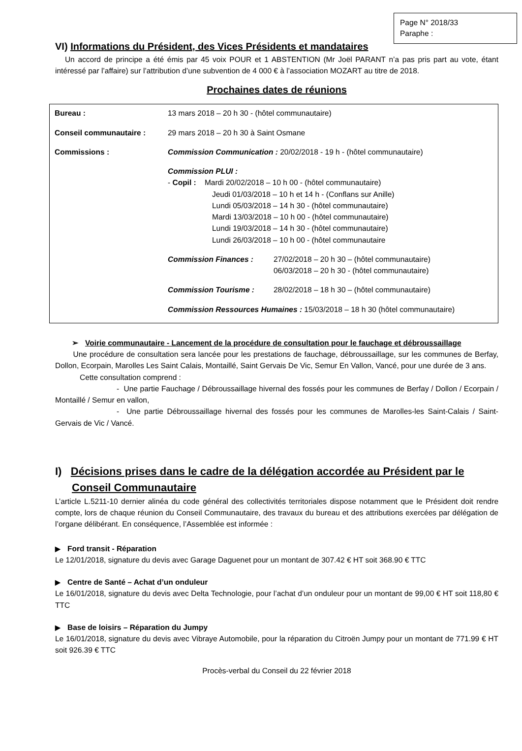Page N° 2018/33
Paraphe :
VI) Informations du Président, des Vices Présidents et mandataires
Un accord de principe a été émis par 45 voix POUR et 1 ABSTENTION (Mr Joël PARANT n’a pas pris part au vote, étant intéressé par l’affaire) sur l’attribution d’une subvention de 4 000 € à l’association MOZART au titre de 2018.
Prochaines dates de réunions
Bureau : 13 mars 2018 – 20 h 30 - (hôtel communautaire)
Conseil communautaire : 29 mars 2018 – 20 h 30 à Saint Osmane
Commissions : Commission Communication : 20/02/2018 - 19 h - (hôtel communautaire)
Commission PLUI :
- Copil : Mardi 20/02/2018 – 10 h 00 - (hôtel communautaire)
Jeudi 01/03/2018 – 10 h et 14 h - (Conflans sur Anille)
Lundi 05/03/2018 – 14 h 30 - (hôtel communautaire)
Mardi 13/03/2018 – 10 h 00 - (hôtel communautaire)
Lundi 19/03/2018 – 14 h 30 - (hôtel communautaire)
Lundi 26/03/2018 – 10 h 00 - (hôtel communautaire
Commission Finances : 27/02/2018 – 20 h 30 – (hôtel communautaire)
06/03/2018 – 20 h 30 - (hôtel communautaire)
Commission Tourisme : 28/02/2018 – 18 h 30 – (hôtel communautaire)
Commission Ressources Humaines : 15/03/2018 – 18 h 30 (hôtel communautaire)
➢ Voirie communautaire - Lancement de la procédure de consultation pour le fauchage et débroussaillage
Une procédure de consultation sera lancée pour les prestations de fauchage, débroussaillage, sur les communes de Berfay, Dollon, Ecorpain, Marolles Les Saint Calais, Montaillé, Saint Gervais De Vic, Semur En Vallon, Vancé, pour une durée de 3 ans.
Cette consultation comprend :
- Une partie Fauchage / Débroussaillage hivernal des fossés pour les communes de Berfay / Dollon / Ecorpain / Montaillé / Semur en vallon,
- Une partie Débroussaillage hivernal des fossés pour les communes de Marolles-les Saint-Calais / Saint-Gervais de Vic / Vancé.
I) Décisions prises dans le cadre de la délégation accordée au Président par le Conseil Communautaire
L’article L.5211-10 dernier alinéa du code général des collectivités territoriales dispose notamment que le Président doit rendre compte, lors de chaque réunion du Conseil Communautaire, des travaux du bureau et des attributions exercées par délégation de l’organe délibérant. En conséquence, l’Assemblée est informée :
▶ Ford transit - Réparation
Le 12/01/2018, signature du devis avec Garage Daguenet pour un montant de 307.42 € HT soit 368.90 € TTC
▶ Centre de Santé – Achat d’un onduleur
Le 16/01/2018, signature du devis avec Delta Technologie, pour l’achat d’un onduleur pour un montant de 99,00 € HT soit 118,80 € TTC
▶ Base de loisirs – Réparation du Jumpy
Le 16/01/2018, signature du devis avec Vibraye Automobile, pour la réparation du Citroën Jumpy pour un montant de 771.99 € HT soit 926.39 € TTC
Procès-verbal du Conseil du 22 février 2018